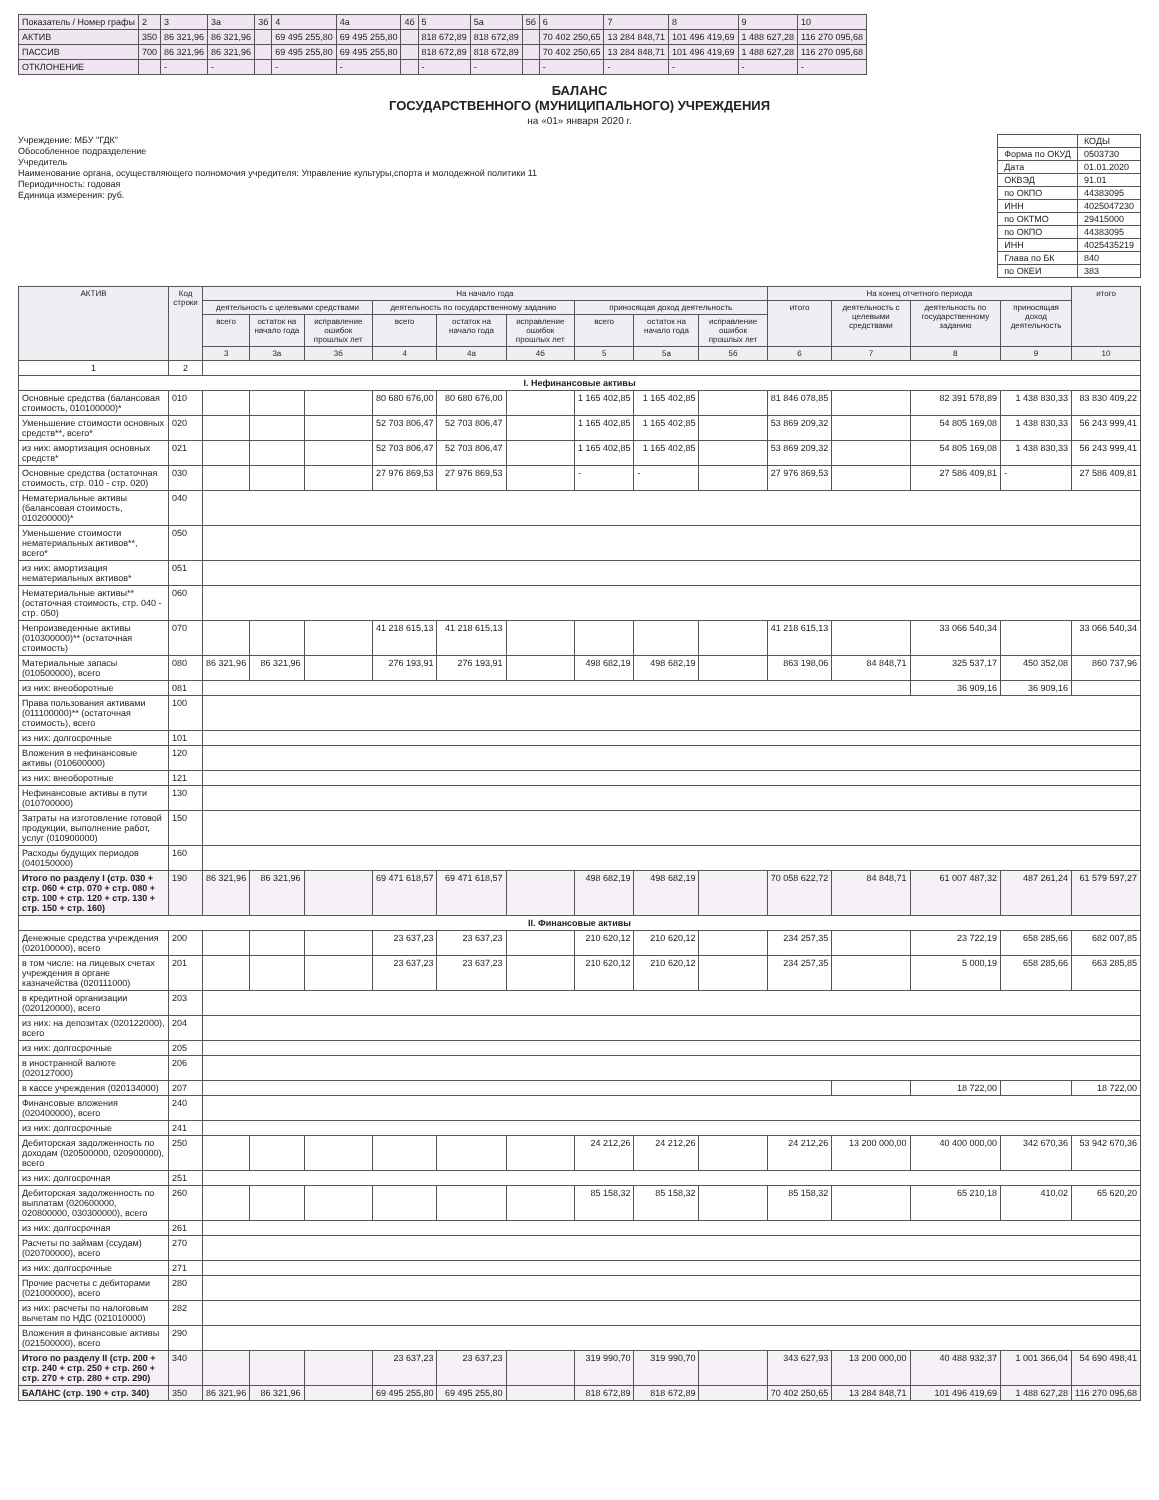| Показатель / Номер графы | 2 | 3 | 3а | 3б | 4 | 4а | 4б | 5 | 5а | 5б | 6 | 7 | 8 | 9 | 10 |
| АКТИВ | 350 | 86 321,96 | 86 321,96 | | 69 495 255,80 | 69 495 255,80 | | 818 672,89 | 818 672,89 | | 70 402 250,65 | 13 284 848,71 | 101 496 419,69 | 1 488 627,28 | 116 270 095,68 |
| ПАССИВ | 700 | 86 321,96 | 86 321,96 | | 69 495 255,80 | 69 495 255,80 | | 818 672,89 | 818 672,89 | | 70 402 250,65 | 13 284 848,71 | 101 496 419,69 | 1 488 627,28 | 116 270 095,68 |
| ОТКЛОНЕНИЕ | | - | - | | - | - | | - | - | | - | - | - | - | - |
БАЛАНС
ГОСУДАРСТВЕННОГО (МУНИЦИПАЛЬНОГО) УЧРЕЖДЕНИЯ
на «01» января 2020 г.
Учреждение: МБУ "ГДК"
Обособленное подразделение
Учредитель
Наименование органа, осуществляющего полномочия учредителя: Управление культуры,спорта и молодежной политики 11
Периодичность: годовая
Единица измерения: руб.
| | КОДЫ |
| Форма по ОКУД | 0503730 |
| Дата | 01.01.2020 |
| ОКВЭД | 91.01 |
| по ОКПО | 44383095 |
| ИНН | 4025047230 |
| по ОКТМО | 29415000 |
| по ОКПО | 44383095 |
| ИНН | 4025435219 |
| Глава по БК | 840 |
| по ОКЕИ | 383 |
| АКТИВ | Код строки | На начало года | | | | | | | | | На конец отчетного периода | | | | итого |
| --- | --- | --- | --- | --- | --- | --- | --- | --- | --- | --- | --- | --- | --- | --- | --- |
| | | деятельность с целевыми средствами | | | деятельность по государственному заданию | | | приносящая доход деятельность | | | итого | деятельность с целевыми средствами | деятельность по государственному заданию | приносящая доход деятельность | |
| | | всего | остаток на начало года | исправление ошибок прошлых лет | всего | остаток на начало года | исправление ошибок прошлых лет | всего | остаток на начало года | исправление ошибок прошлых лет | | | | | |
| | | 3 | 3а | 3б | 4 | 4а | 4б | 5 | 5а | 5б | 6 | 7 | 8 | 9 | 10 |
| 1 | 2 | | | | | | | | | | | | | | |
| I. Нефинансовые активы | | | | | | | | | | | | | | | |
| Основные средства (балансовая стоимость, 010100000)* | 010 | | | | 80 680 676,00 | 80 680 676,00 | | 1 165 402,85 | 1 165 402,85 | | 81 846 078,85 | | 82 391 578,89 | 1 438 830,33 | 83 830 409,22 |
| Уменьшение стоимости основных средств**, всего* | 020 | | | | 52 703 806,47 | 52 703 806,47 | | 1 165 402,85 | 1 165 402,85 | | 53 869 209,32 | | 54 805 169,08 | 1 438 830,33 | 56 243 999,41 |
| из них: амортизация основных средств* | 021 | | | | 52 703 806,47 | 52 703 806,47 | | 1 165 402,85 | 1 165 402,85 | | 53 869 209,32 | | 54 805 169,08 | 1 438 830,33 | 56 243 999,41 |
| Основные средства (остаточная стоимость, стр. 010 - стр. 020) | 030 | | | | 27 976 869,53 | 27 976 869,53 | | - | - | | 27 976 869,53 | | 27 586 409,81 | - | 27 586 409,81 |
| Нематериальные активы (балансовая стоимость, 010200000)* | 040 | | | | | | | | | | | | | | |
| Уменьшение стоимости нематериальных активов**, всего* | 050 | | | | | | | | | | | | | | |
| из них: амортизация нематериальных активов* | 051 | | | | | | | | | | | | | | |
| Нематериальные активы** (остаточная стоимость, стр. 040 - стр. 050) | 060 | | | | | | | | | | | | | | |
| Непроизведенные активы (010300000)** (остаточная стоимость) | 070 | | | | 41 218 615,13 | 41 218 615,13 | | | | | 41 218 615,13 | | 33 066 540,34 | | 33 066 540,34 |
| Материальные запасы (010500000), всего | 080 | 86 321,96 | 86 321,96 | | 276 193,91 | 276 193,91 | | 498 682,19 | 498 682,19 | | 863 198,06 | 84 848,71 | 325 537,17 | 450 352,08 | 860 737,96 |
| из них: внеоборотные | 081 | | | | | | | | | | | | 36 909,16 | 36 909,16 | |
| Права пользования активами (011100000)** (остаточная стоимость), всего | 100 | | | | | | | | | | | | | | |
| из них: долгосрочные | 101 | | | | | | | | | | | | | | |
| Вложения в нефинансовые активы (010600000) | 120 | | | | | | | | | | | | | | |
| из них: внеоборотные | 121 | | | | | | | | | | | | | | |
| Нефинансовые активы в пути (010700000) | 130 | | | | | | | | | | | | | | |
| Затраты на изготовление готовой продукции, выполнение работ, услуг (010900000) | 150 | | | | | | | | | | | | | | |
| Расходы будущих периодов (040150000) | 160 | | | | | | | | | | | | | | |
| Итого по разделу I (стр. 030 + стр. 060 + стр. 070 + стр. 080 + стр. 100 + стр. 120 + стр. 130 + стр. 150 + стр. 160) | 190 | 86 321,96 | 86 321,96 | | 69 471 618,57 | 69 471 618,57 | | 498 682,19 | 498 682,19 | | 70 058 622,72 | 84 848,71 | 61 007 487,32 | 487 261,24 | 61 579 597,27 |
| II. Финансовые активы | | | | | | | | | | | | | | | |
| Денежные средства учреждения (020100000), всего | 200 | | | | 23 637,23 | 23 637,23 | | 210 620,12 | 210 620,12 | | 234 257,35 | | 23 722,19 | 658 285,66 | 682 007,85 |
| в том числе: на лицевых счетах учреждения в органе казначейства (020111000) | 201 | | | | 23 637,23 | 23 637,23 | | 210 620,12 | 210 620,12 | | 234 257,35 | | 5 000,19 | 658 285,66 | 663 285,85 |
| в кредитной организации (020120000), всего | 203 | | | | | | | | | | | | | | |
| из них: на депозитах (020122000), всего | 204 | | | | | | | | | | | | | | |
| из них: долгосрочные | 205 | | | | | | | | | | | | | | |
| в иностранной валюте (020127000) | 206 | | | | | | | | | | | | | | |
| в кассе учреждения (020134000) | 207 | | | | | | | | | | | | 18 722,00 | | 18 722,00 |
| Финансовые вложения (020400000), всего | 240 | | | | | | | | | | | | | | |
| из них: долгосрочные | 241 | | | | | | | | | | | | | | |
| Дебиторская задолженность по доходам (020500000, 020900000), всего | 250 | | | | | | | 24 212,26 | 24 212,26 | | 24 212,26 | 13 200 000,00 | 40 400 000,00 | 342 670,36 | 53 942 670,36 |
| из них: долгосрочная | 251 | | | | | | | | | | | | | | |
| Дебиторская задолженность по выплатам (020600000, 020800000, 030300000), всего | 260 | | | | | | | 85 158,32 | 85 158,32 | | 85 158,32 | | 65 210,18 | 410,02 | 65 620,20 |
| из них: долгосрочная | 261 | | | | | | | | | | | | | | |
| Расчеты по займам (ссудам) (020700000), всего | 270 | | | | | | | | | | | | | | |
| из них: долгосрочные | 271 | | | | | | | | | | | | | | |
| Прочие расчеты с дебиторами (021000000), всего | 280 | | | | | | | | | | | | | | |
| из них: расчеты по налоговым вычетам по НДС (021010000) | 282 | | | | | | | | | | | | | | |
| Вложения в финансовые активы (021500000), всего | 290 | | | | | | | | | | | | | | |
| Итого по разделу II (стр. 200 + стр. 240 + стр. 250 + стр. 260 + стр. 270 + стр. 280 + стр. 290) | 340 | | | | 23 637,23 | 23 637,23 | | 319 990,70 | 319 990,70 | | 343 627,93 | 13 200 000,00 | 40 488 932,37 | 1 001 366,04 | 54 690 498,41 |
| БАЛАНС (стр. 190 + стр. 340) | 350 | 86 321,96 | 86 321,96 | | 69 495 255,80 | 69 495 255,80 | | 818 672,89 | 818 672,89 | | 70 402 250,65 | 13 284 848,71 | 101 496 419,69 | 1 488 627,28 | 116 270 095,68 |